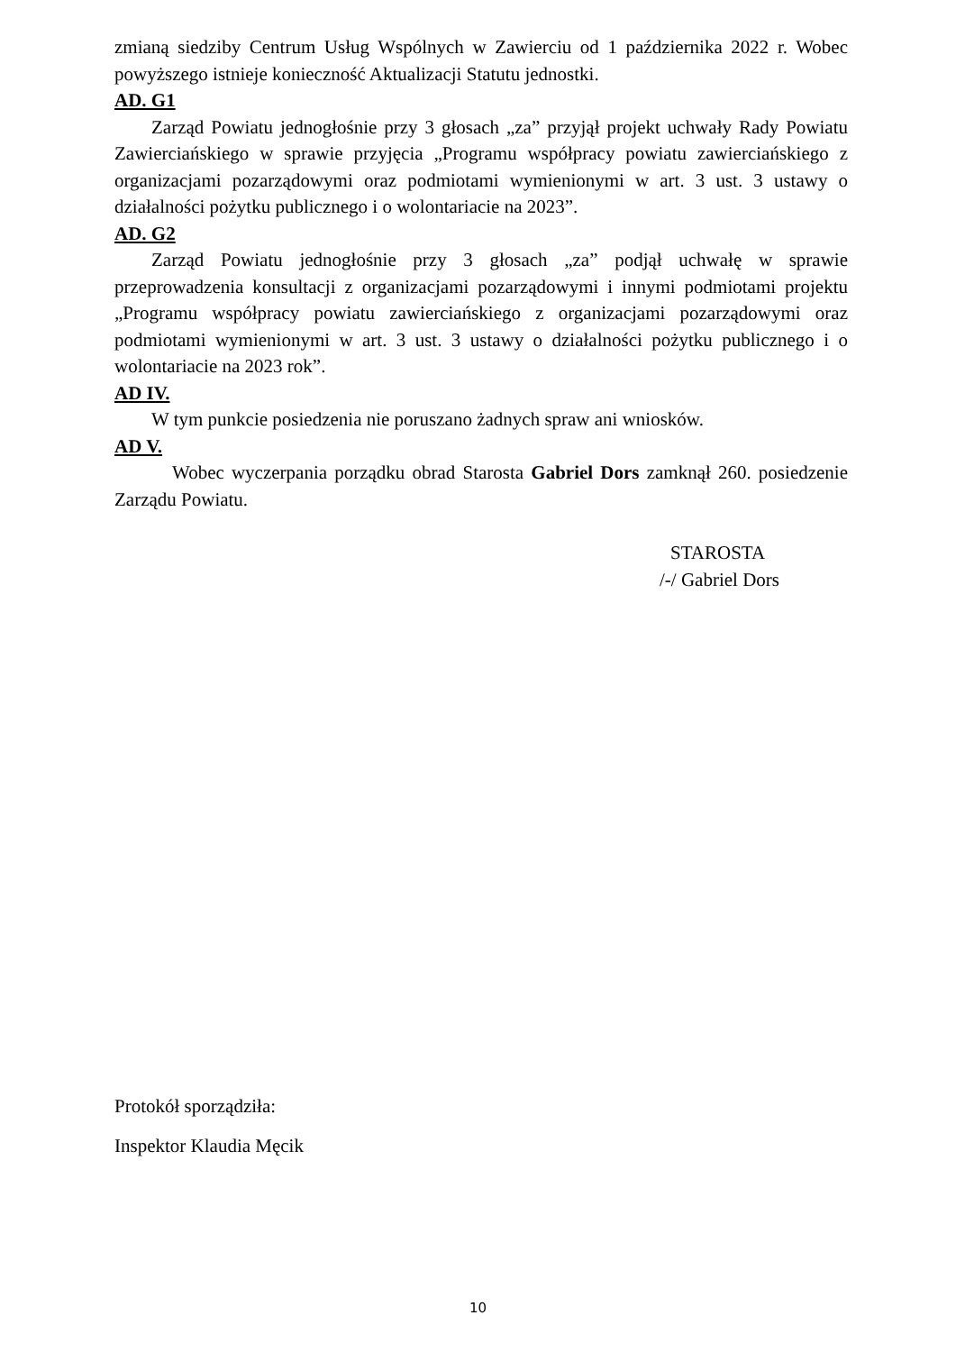zmianą siedziby Centrum Usług Wspólnych w Zawierciu od 1 października 2022 r. Wobec powyższego istnieje konieczność Aktualizacji Statutu jednostki.
AD. G1
Zarząd Powiatu jednogłośnie przy 3 głosach „za” przyjął projekt uchwały Rady Powiatu Zawierciańskiego w sprawie przyjęcia „Programu współpracy powiatu zawierciańskiego z organizacjami pozarządowymi oraz podmiotami wymienionymi w art. 3 ust. 3 ustawy o działalności pożytku publicznego i o wolontariacie na 2023”.
AD. G2
Zarząd Powiatu jednogłośnie przy 3 głosach „za” podjął uchwałę w sprawie przeprowadzenia konsultacji z organizacjami pozarządowymi i innymi podmiotami projektu „Programu współpracy powiatu zawierciańskiego z organizacjami pozarządowymi oraz podmiotami wymienionymi w art. 3 ust. 3 ustawy o działalności pożytku publicznego i o wolontariacie na 2023 rok”.
AD IV.
W tym punkcie posiedzenia nie poruszano żadnych spraw ani wniosków.
AD V.
Wobec wyczerpania porządku obrad Starosta Gabriel Dors zamknął 260. posiedzenie Zarządu Powiatu.
STAROSTA
/-/ Gabriel Dors
Protokół sporządziła:
Inspektor Klaudia Męcik
10